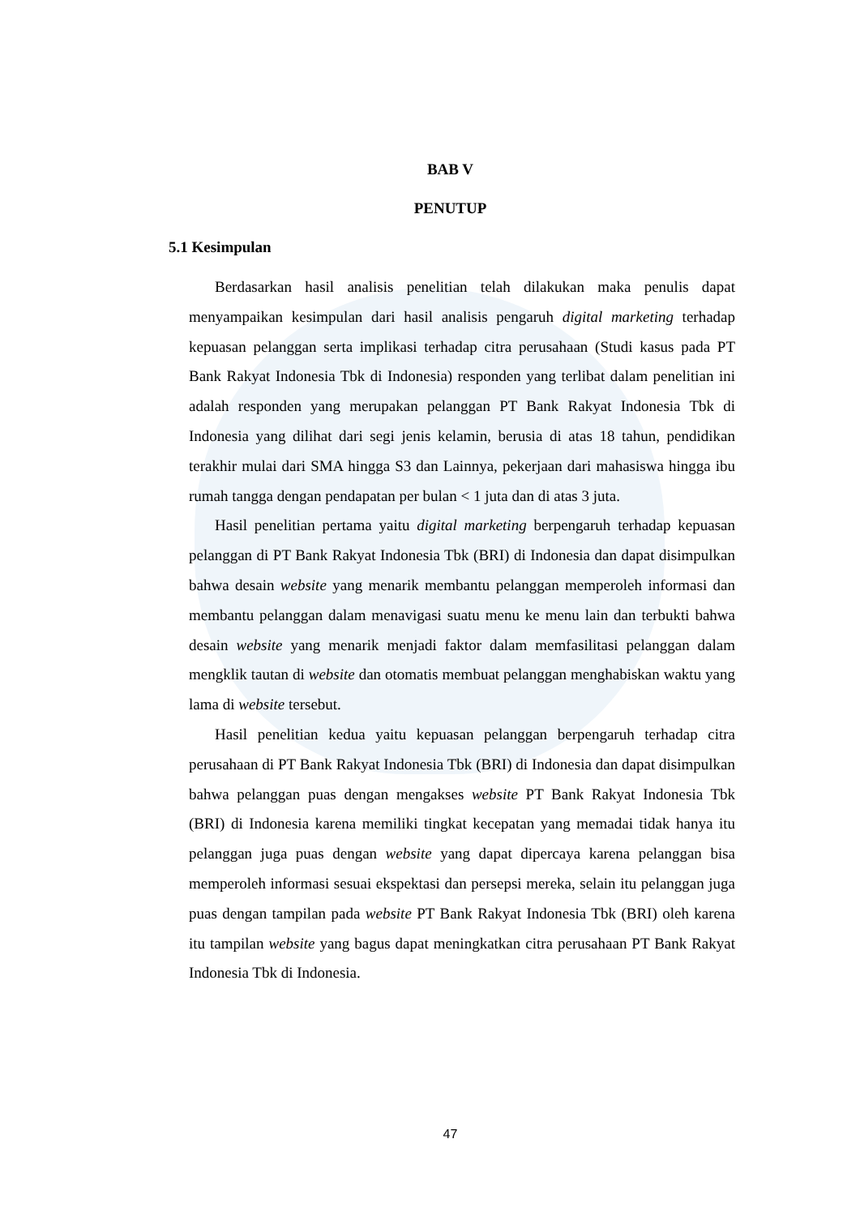BAB V
PENUTUP
5.1 Kesimpulan
Berdasarkan hasil analisis penelitian telah dilakukan maka penulis dapat menyampaikan kesimpulan dari hasil analisis pengaruh digital marketing terhadap kepuasan pelanggan serta implikasi terhadap citra perusahaan (Studi kasus pada PT Bank Rakyat Indonesia Tbk di Indonesia) responden yang terlibat dalam penelitian ini adalah responden yang merupakan pelanggan PT Bank Rakyat Indonesia Tbk di Indonesia yang dilihat dari segi jenis kelamin, berusia di atas 18 tahun, pendidikan terakhir mulai dari SMA hingga S3 dan Lainnya, pekerjaan dari mahasiswa hingga ibu rumah tangga dengan pendapatan per bulan < 1 juta dan di atas 3 juta.
Hasil penelitian pertama yaitu digital marketing berpengaruh terhadap kepuasan pelanggan di PT Bank Rakyat Indonesia Tbk (BRI) di Indonesia dan dapat disimpulkan bahwa desain website yang menarik membantu pelanggan memperoleh informasi dan membantu pelanggan dalam menavigasi suatu menu ke menu lain dan terbukti bahwa desain website yang menarik menjadi faktor dalam memfasilitasi pelanggan dalam mengklik tautan di website dan otomatis membuat pelanggan menghabiskan waktu yang lama di website tersebut.
Hasil penelitian kedua yaitu kepuasan pelanggan berpengaruh terhadap citra perusahaan di PT Bank Rakyat Indonesia Tbk (BRI) di Indonesia dan dapat disimpulkan bahwa pelanggan puas dengan mengakses website PT Bank Rakyat Indonesia Tbk (BRI) di Indonesia karena memiliki tingkat kecepatan yang memadai tidak hanya itu pelanggan juga puas dengan website yang dapat dipercaya karena pelanggan bisa memperoleh informasi sesuai ekspektasi dan persepsi mereka, selain itu pelanggan juga puas dengan tampilan pada website PT Bank Rakyat Indonesia Tbk (BRI) oleh karena itu tampilan website yang bagus dapat meningkatkan citra perusahaan PT Bank Rakyat Indonesia Tbk di Indonesia.
47